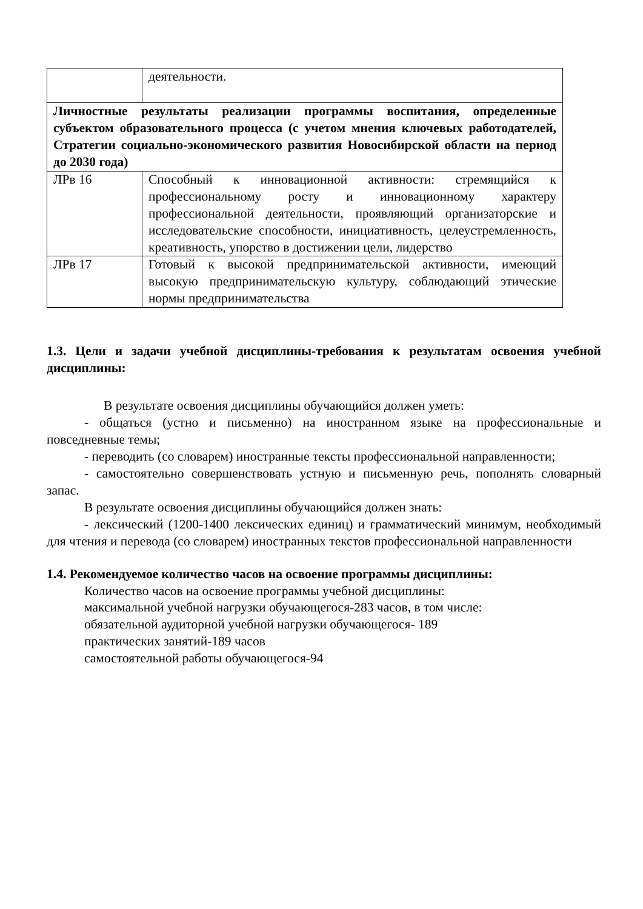| | деятельности. |
| Личностные результаты реализации программы воспитания, определенные субъектом образовательного процесса (с учетом мнения ключевых работодателей, Стратегии социально-экономического развития Новосибирской области на период до 2030 года) | |
| ЛРв 16 | Способный к инновационной активности: стремящийся к профессиональному росту и инновационному характеру профессиональной деятельности, проявляющий организаторские и исследовательские способности, инициативность, целеустремленность, креативность, упорство в достижении цели, лидерство |
| ЛРв 17 | Готовый к высокой предпринимательской активности, имеющий высокую предпринимательскую культуру, соблюдающий этические нормы предпринимательства |
1.3. Цели и задачи учебной дисциплины-требования к результатам освоения учебной дисциплины:
В результате освоения дисциплины обучающийся должен уметь:
- общаться (устно и письменно) на иностранном языке на профессиональные и повседневные темы;
- переводить (со словарем) иностранные тексты профессиональной направленности;
- самостоятельно совершенствовать устную и письменную речь, пополнять словарный запас.
В результате освоения дисциплины обучающийся должен знать:
- лексический (1200-1400 лексических единиц) и грамматический минимум, необходимый для чтения и перевода (со словарем) иностранных текстов профессиональной направленности
1.4. Рекомендуемое количество часов на освоение программы дисциплины:
Количество часов на освоение программы учебной дисциплины:
максимальной учебной нагрузки обучающегося-283 часов, в том числе:
обязательной аудиторной учебной нагрузки обучающегося- 189
практических занятий-189 часов
самостоятельной работы обучающегося-94